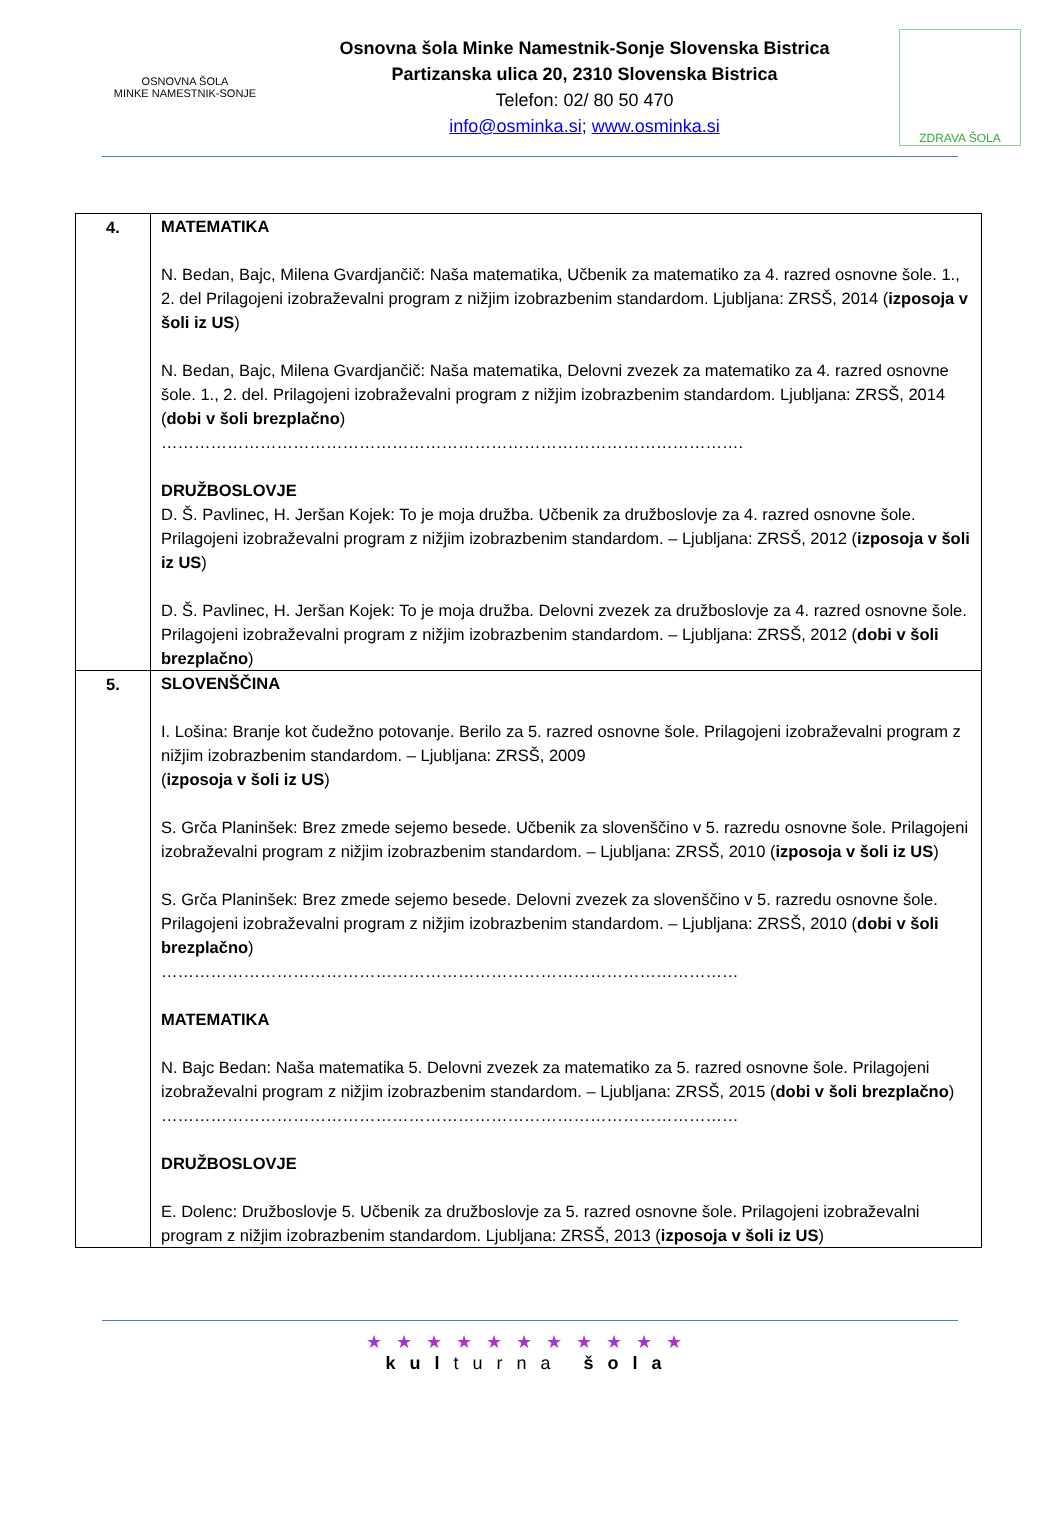OSNOVNA ŠOLA
MINKE NAMESTNIK-SONJE
Osnovna šola Minke Namestnik-Sonje Slovenska Bistrica
Partizanska ulica 20, 2310 Slovenska Bistrica
Telefon: 02/ 80 50 470
info@osminka.si; www.osminka.si
ZDRAVA ŠOLA
| 4. | MATEMATIKA N. Bedan, Bajc, Milena Gvardjančič: Naša matematika, Učbenik za matematiko za 4. razred osnovne šole. 1., 2. del Prilagojeni izobraževalni program z nižjim izobrazbenim standardom. Ljubljana: ZRSŠ, 2014 ( izposoja v šoli iz US ) N. Bedan, Bajc, Milena Gvardjančič: Naša matematika, Delovni zvezek za matematiko za 4. razred osnovne šole. 1., 2. del. Prilagojeni izobraževalni program z nižjim izobrazbenim standardom. Ljubljana: ZRSŠ, 2014 ( dobi v šoli brezplačno ) ……………………………………………………………………………………………. DRUŽBOSLOVJE D. Š. Pavlinec, H. Jeršan Kojek: To je moja družba. Učbenik za družboslovje za 4. razred osnovne šole. Prilagojeni izobraževalni program z nižjim izobrazbenim standardom. – Ljubljana: ZRSŠ, 2012 ( izposoja v šoli iz US ) D. Š. Pavlinec, H. Jeršan Kojek: To je moja družba. Delovni zvezek za družboslovje za 4. razred osnovne šole. Prilagojeni izobraževalni program z nižjim izobrazbenim standardom. – Ljubljana: ZRSŠ, 2012 ( dobi v šoli brezplačno ) |
| 5. | SLOVENŠČINA I. Lošina: Branje kot čudežno potovanje. Berilo za 5. razred osnovne šole. Prilagojeni izobraževalni program z nižjim izobrazbenim standardom. – Ljubljana: ZRSŠ, 2009 ( izposoja v šoli iz US ) S. Grča Planinšek: Brez zmede sejemo besede. Učbenik za slovenščino v 5. razredu osnovne šole. Prilagojeni izobraževalni program z nižjim izobrazbenim standardom. – Ljubljana: ZRSŠ, 2010 ( izposoja v šoli iz US ) S. Grča Planinšek: Brez zmede sejemo besede. Delovni zvezek za slovenščino v 5. razredu osnovne šole. Prilagojeni izobraževalni program z nižjim izobrazbenim standardom. – Ljubljana: ZRSŠ, 2010 ( dobi v šoli brezplačno ) …………………………………………………………………………………………… MATEMATIKA N. Bajc Bedan: Naša matematika 5. Delovni zvezek za matematiko za 5. razred osnovne šole. Prilagojeni izobraževalni program z nižjim izobrazbenim standardom. – Ljubljana: ZRSŠ, 2015 ( dobi v šoli brezplačno ) …………………………………………………………………………………………… DRUŽBOSLOVJE E. Dolenc: Družboslovje 5. Učbenik za družboslovje za 5. razred osnovne šole. Prilagojeni izobraževalni program z nižjim izobrazbenim standardom. Ljubljana: ZRSŠ, 2013 ( izposoja v šoli iz US ) |
★★★★★★★★★★★
kulturna šola